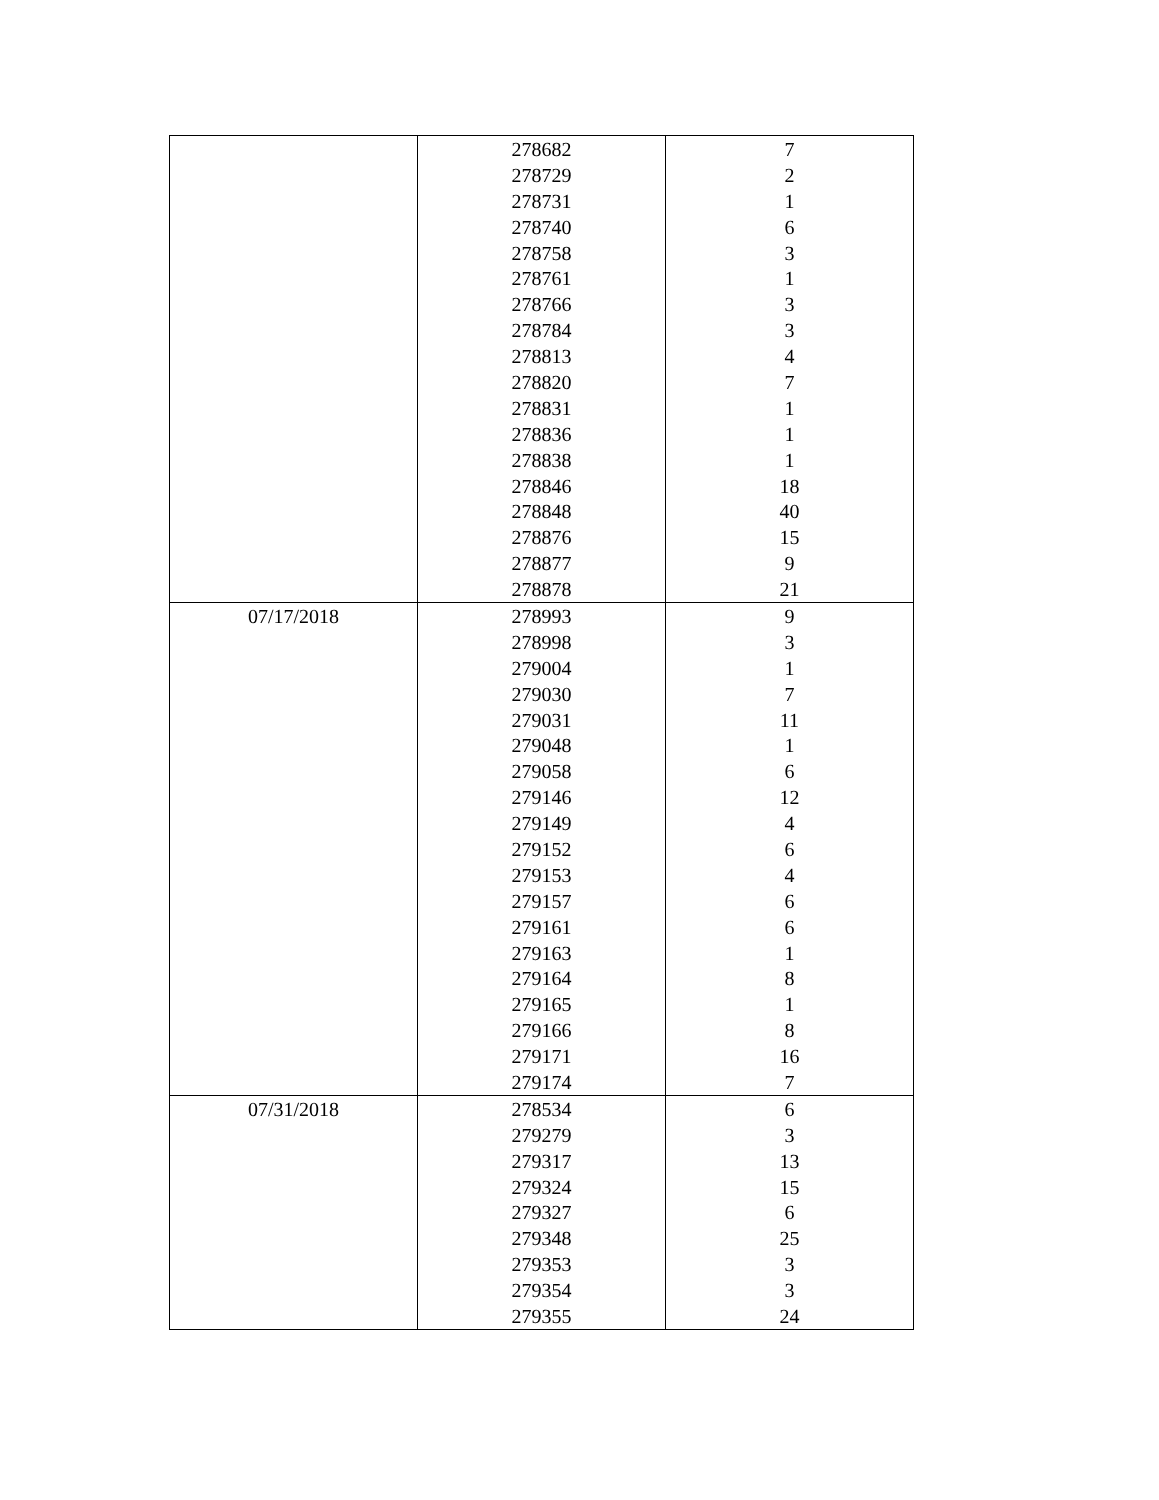| | 278682 | 7 |
| | 278729 | 2 |
| | 278731 | 1 |
| | 278740 | 6 |
| | 278758 | 3 |
| | 278761 | 1 |
| | 278766 | 3 |
| | 278784 | 3 |
| | 278813 | 4 |
| | 278820 | 7 |
| | 278831 | 1 |
| | 278836 | 1 |
| | 278838 | 1 |
| | 278846 | 18 |
| | 278848 | 40 |
| | 278876 | 15 |
| | 278877 | 9 |
| | 278878 | 21 |
| 07/17/2018 | 278993 | 9 |
| | 278998 | 3 |
| | 279004 | 1 |
| | 279030 | 7 |
| | 279031 | 11 |
| | 279048 | 1 |
| | 279058 | 6 |
| | 279146 | 12 |
| | 279149 | 4 |
| | 279152 | 6 |
| | 279153 | 4 |
| | 279157 | 6 |
| | 279161 | 6 |
| | 279163 | 1 |
| | 279164 | 8 |
| | 279165 | 1 |
| | 279166 | 8 |
| | 279171 | 16 |
| | 279174 | 7 |
| 07/31/2018 | 278534 | 6 |
| | 279279 | 3 |
| | 279317 | 13 |
| | 279324 | 15 |
| | 279327 | 6 |
| | 279348 | 25 |
| | 279353 | 3 |
| | 279354 | 3 |
| | 279355 | 24 |